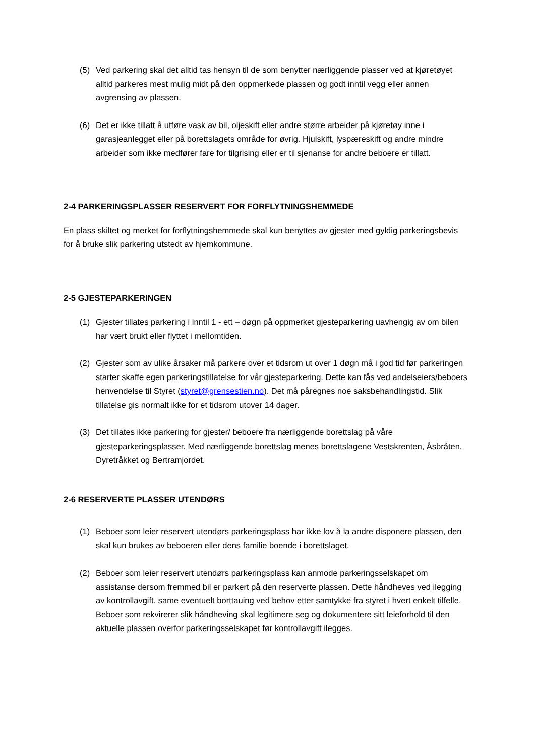(5) Ved parkering skal det alltid tas hensyn til de som benytter nærliggende plasser ved at kjøretøyet alltid parkeres mest mulig midt på den oppmerkede plassen og godt inntil vegg eller annen avgrensing av plassen.
(6) Det er ikke tillatt å utføre vask av bil, oljeskift eller andre større arbeider på kjøretøy inne i garasjeanlegget eller på borettslagets område for øvrig. Hjulskift, lyspæreskift og andre mindre arbeider som ikke medfører fare for tilgrising eller er til sjenanse for andre beboere er tillatt.
2-4 PARKERINGSPLASSER RESERVERT FOR FORFLYTNINGSHEMMEDE
En plass skiltet og merket for forflytningshemmede skal kun benyttes av gjester med gyldig parkeringsbevis for å bruke slik parkering utstedt av hjemkommune.
2-5 GJESTEPARKERINGEN
(1) Gjester tillates parkering i inntil 1 - ett – døgn på oppmerket gjesteparkering uavhengig av om bilen har vært brukt eller flyttet i mellomtiden.
(2) Gjester som av ulike årsaker må parkere over et tidsrom ut over 1 døgn må i god tid før parkeringen starter skaffe egen parkeringstillatelse for vår gjesteparkering. Dette kan fås ved andelseiers/beboers henvendelse til Styret (styret@grensestien.no). Det må påregnes noe saksbehandlingstid. Slik tillatelse gis normalt ikke for et tidsrom utover 14 dager.
(3) Det tillates ikke parkering for gjester/ beboere fra nærliggende borettslag på våre gjesteparkeringsplasser. Med nærliggende borettslag menes borettslagene Vestskrenten, Åsbråten, Dyretråkket og Bertramjordet.
2-6 RESERVERTE PLASSER UTENDØRS
(1) Beboer som leier reservert utendørs parkeringsplass har ikke lov å la andre disponere plassen, den skal kun brukes av beboeren eller dens familie boende i borettslaget.
(2) Beboer som leier reservert utendørs parkeringsplass kan anmode parkeringsselskapet om assistanse dersom fremmed bil er parkert på den reserverte plassen. Dette håndheves ved ilegging av kontrollavgift, same eventuelt borttauing ved behov etter samtykke fra styret i hvert enkelt tilfelle. Beboer som rekvirerer slik håndheving skal legitimere seg og dokumentere sitt leieforhold til den aktuelle plassen overfor parkeringsselskapet før kontrollavgift ilegges.